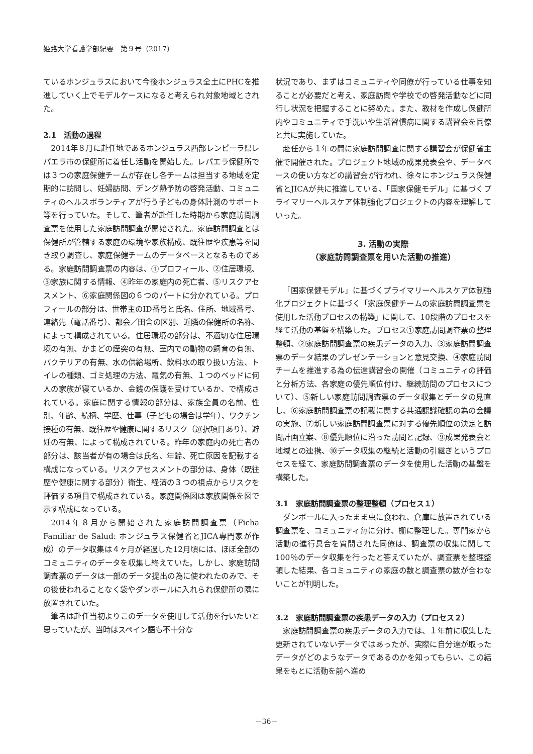姫路大学看護学部紀要　第９号（2017）
ているホンジュラスにおいて今後ホンジュラス全土にPHCを推進していく上でモデルケースになると考えられ対象地域とされた。
2.1　活動の過程
2014年８月に赴任地であるホンジュラス西部レンピーラ県レパエラ市の保健所に着任し活動を開始した。レパエラ保健所では３つの家庭保健チームが存在し各チームは担当する地域を定期的に訪問し、妊婦訪問、デング熱予防の啓発活動、コミュニティのヘルスボランティアが行う子どもの身体計測のサポート等を行っていた。そして、筆者が赴任した時期から家庭訪問調査票を使用した家庭訪問調査が開始された。家庭訪問調査とは保健所が管轄する家庭の環境や家族構成、既往歴や疾患等を聞き取り調査し、家庭保健チームのデータベースとなるものである。家庭訪問調査票の内容は、①プロフィール、②住居環境、③家族に関する情報、④昨年の家庭内の死亡者、⑤リスクアセスメント、⑥家庭関係図の６つのパートに分かれている。プロフィールの部分は、世帯主のID番号と氏名、住所、地域番号、連絡先（電話番号）、都会／田舎の区別、近隣の保健所の名称、によって構成されている。住居環境の部分は、不適切な住居環境の有無、かまどの煙突の有無、室内での動物の飼育の有無、バクテリアの有無、水の供給場所、飲料水の取り扱い方法、トイレの種類、ゴミ処理の方法、電気の有無、１つのベッドに何人の家族が寝ているか、金銭の保護を受けているか、で構成されている。家庭に関する情報の部分は、家族全員の名前、性別、年齢、続柄、学歴、仕事（子どもの場合は学年）、ワクチン接種の有無、既往歴や健康に関するリスク（選択項目あり）、避妊の有無、によって構成されている。昨年の家庭内の死亡者の部分は、該当者が有の場合は氏名、年齢、死亡原因を記載する構成になっている。リスクアセスメントの部分は、身体（既往歴や健康に関する部分）衛生、経済の３つの視点からリスクを評価する項目で構成されている。家庭関係図は家族関係を図で示す構成になっている。
2014年８月から開始された家庭訪問調査票（Ficha Familiar de Salud: ホンジュラス保健省とJICA専門家が作成）のデータ収集は４ヶ月が経過した12月頃には、ほぼ全部のコミュニティのデータを収集し終えていた。しかし、家庭訪問調査票のデータは一部のデータ提出の為に使われたのみで、その後使われることなく袋やダンボールに入れられ保健所の隅に放置されていた。
筆者は赴任当初よりこのデータを使用して活動を行いたいと思っていたが、当時はスペイン語も不十分な
状況であり、まずはコミュニティや同僚が行っている仕事を知ることが必要だと考え、家庭訪問や学校での啓発活動などに同行し状況を把握することに努めた。また、教材を作成し保健所内やコミュニティで手洗いや生活習慣病に関する講習会を同僚と共に実施していた。
赴任から１年の間に家庭訪問調査に関する講習会が保健省主催で開催された。プロジェクト地域の成果発表会や、データベースの使い方などの講習会が行われ、徐々にホンジュラス保健省とJICAが共に推進している、「国家保健モデル」に基づくプライマリーヘルスケア体制強化プロジェクトの内容を理解していった。
3. 活動の実際
（家庭訪問調査票を用いた活動の推進）
「国家保健モデル」に基づくプライマリーヘルスケア体制強化プロジェクトに基づく「家庭保健チームの家庭訪問調査票を使用した活動プロセスの構築」に関して、10段階のプロセスを経て活動の基盤を構築した。プロセス①家庭訪問調査票の整理整頓、②家庭訪問調査票の疾患データの入力、③家庭訪問調査票のデータ結果のプレゼンテーションと意見交換、④家庭訪問チームを推進する為の伝達講習会の開催（コミュニティの評価と分析方法、各家庭の優先順位付け、継続訪問のプロセスについて）、⑤新しい家庭訪問調査票のデータ収集とデータの見直し、⑥家庭訪問調査票の記載に関する共通認識確認の為の会議の実施、⑦新しい家庭訪問調査票に対する優先順位の決定と訪問計画立案、⑧優先順位に沿った訪問と記録、⑨成果発表会と地域との連携、⑩データ収集の継続と活動の引継ぎというプロセスを経て、家庭訪問調査票のデータを使用した活動の基盤を構築した。
3.1　家庭訪問調査票の整理整頓（プロセス１）
ダンボールに入ったまま虫に食われ、倉庫に放置されている調査票を、コミュニティ毎に分け、棚に整理した。専門家から活動の進行具合を質問された同僚は、調査票の収集に関して100％のデータ収集を行ったと答えていたが、調査票を整理整頓した結果、各コミュニティの家庭の数と調査票の数が合わないことが判明した。
3.2　家庭訪問調査票の疾患データの入力（プロセス２）
家庭訪問調査票の疾患データの入力では、１年前に収集した更新されていないデータではあったが、実際に自分達が取ったデータがどのようなデータであるのかを知ってもらい、この結果をもとに活動を前へ進め
－36－